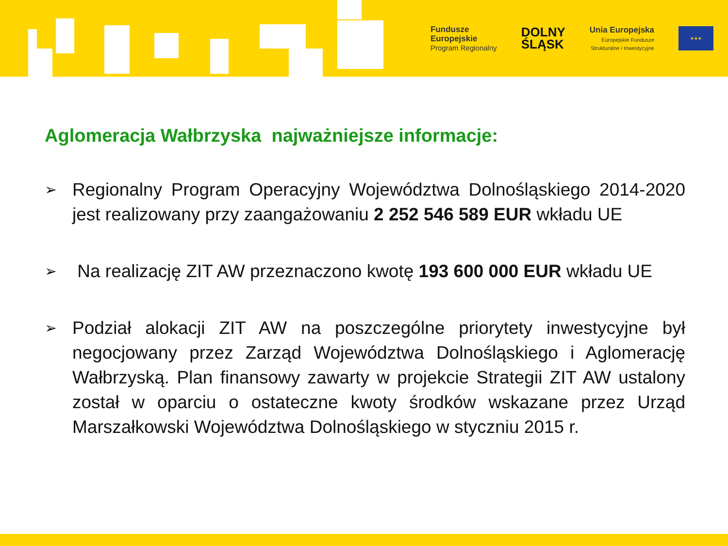Fundusze
Europejskie
Program Regionalny
DOLNY
ŚLĄSK
Unia Europejska
Europejskie Fundusze
Strukturalne i Inwestycyjne
★★★
Aglomeracja Wałbrzyska najważniejsze informacje:
➢
Regionalny Program Operacyjny Województwa Dolnośląskiego 2014-2020 jest realizowany przy zaangażowaniu 2 252 546 589 EUR wkładu UE
➢
Na realizację ZIT AW przeznaczono kwotę 193 600 000 EUR wkładu UE
➢
Podział alokacji ZIT AW na poszczególne priorytety inwestycyjne był negocjowany przez Zarząd Województwa Dolnośląskiego i Aglomerację Wałbrzyską. Plan finansowy zawarty w projekcie Strategii ZIT AW ustalony został w oparciu o ostateczne kwoty środków wskazane przez Urząd Marszałkowski Województwa Dolnośląskiego w styczniu 2015 r.